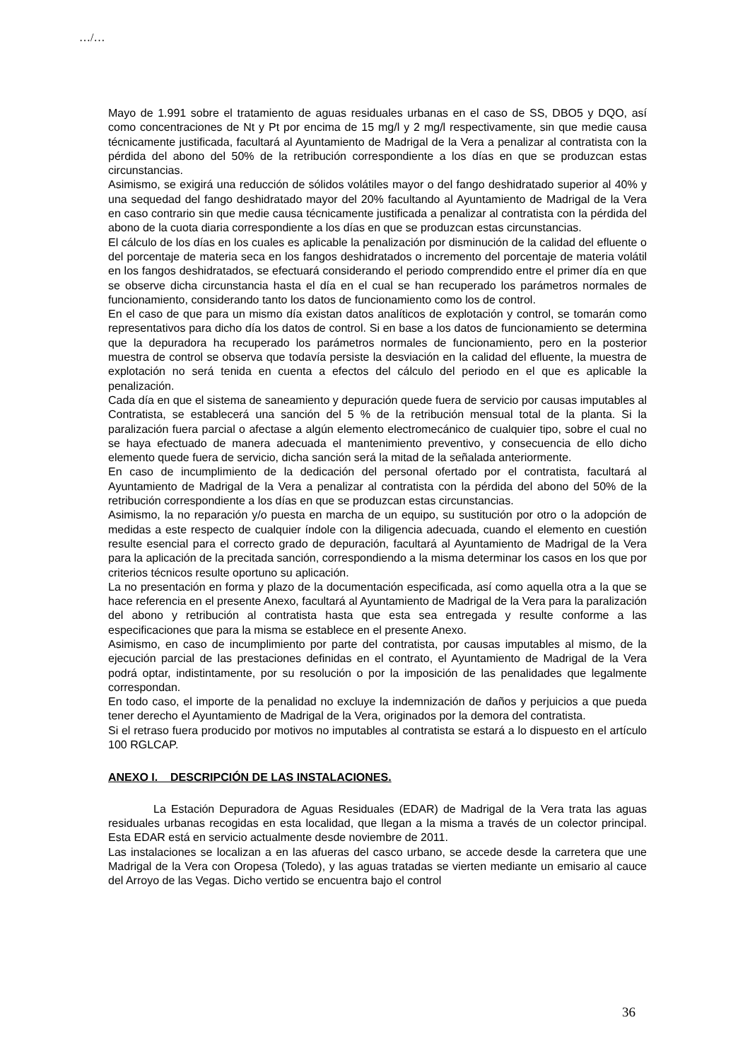…/…
Mayo de 1.991 sobre el tratamiento de aguas residuales urbanas en el caso de SS, DBO5 y DQO, así como concentraciones de Nt y Pt por encima de 15 mg/l y 2 mg/l respectivamente, sin que medie causa técnicamente justificada, facultará al Ayuntamiento de Madrigal de la Vera a penalizar al contratista con la pérdida del abono del 50% de la retribución correspondiente a los días en que se produzcan estas circunstancias.
Asimismo, se exigirá una reducción de sólidos volátiles mayor o del fango deshidratado superior al 40% y una sequedad del fango deshidratado mayor del 20% facultando al Ayuntamiento de Madrigal de la Vera en caso contrario sin que medie causa técnicamente justificada a penalizar al contratista con la pérdida del abono de la cuota diaria correspondiente a los días en que se produzcan estas circunstancias.
El cálculo de los días en los cuales es aplicable la penalización por disminución de la calidad del efluente o del porcentaje de materia seca en los fangos deshidratados o incremento del porcentaje de materia volátil en los fangos deshidratados, se efectuará considerando el periodo comprendido entre el primer día en que se observe dicha circunstancia hasta el día en el cual se han recuperado los parámetros normales de funcionamiento, considerando tanto los datos de funcionamiento como los de control.
En el caso de que para un mismo día existan datos analíticos de explotación y control, se tomarán como representativos para dicho día los datos de control. Si en base a los datos de funcionamiento se determina que la depuradora ha recuperado los parámetros normales de funcionamiento, pero en la posterior muestra de control se observa que todavía persiste la desviación en la calidad del efluente, la muestra de explotación no será tenida en cuenta a efectos del cálculo del periodo en el que es aplicable la penalización.
Cada día en que el sistema de saneamiento y depuración quede fuera de servicio por causas imputables al Contratista, se establecerá una sanción del 5 % de la retribución mensual total de la planta. Si la paralización fuera parcial o afectase a algún elemento electromecánico de cualquier tipo, sobre el cual no se haya efectuado de manera adecuada el mantenimiento preventivo, y consecuencia de ello dicho elemento quede fuera de servicio, dicha sanción será la mitad de la señalada anteriormente.
En caso de incumplimiento de la dedicación del personal ofertado por el contratista, facultará al Ayuntamiento de Madrigal de la Vera a penalizar al contratista con la pérdida del abono del 50% de la retribución correspondiente a los días en que se produzcan estas circunstancias.
Asimismo, la no reparación y/o puesta en marcha de un equipo, su sustitución por otro o la adopción de medidas a este respecto de cualquier índole con la diligencia adecuada, cuando el elemento en cuestión resulte esencial para el correcto grado de depuración, facultará al Ayuntamiento de Madrigal de la Vera para la aplicación de la precitada sanción, correspondiendo a la misma determinar los casos en los que por criterios técnicos resulte oportuno su aplicación.
La no presentación en forma y plazo de la documentación especificada, así como aquella otra a la que se hace referencia en el presente Anexo, facultará al Ayuntamiento de Madrigal de la Vera para la paralización del abono y retribución al contratista hasta que esta sea entregada y resulte conforme a las especificaciones que para la misma se establece en el presente Anexo.
Asimismo, en caso de incumplimiento por parte del contratista, por causas imputables al mismo, de la ejecución parcial de las prestaciones definidas en el contrato, el Ayuntamiento de Madrigal de la Vera podrá optar, indistintamente, por su resolución o por la imposición de las penalidades que legalmente correspondan.
En todo caso, el importe de la penalidad no excluye la indemnización de daños y perjuicios a que pueda tener derecho el Ayuntamiento de Madrigal de la Vera, originados por la demora del contratista.
Si el retraso fuera producido por motivos no imputables al contratista se estará a lo dispuesto en el artículo 100 RGLCAP.
ANEXO I. DESCRIPCIÓN DE LAS INSTALACIONES.
La Estación Depuradora de Aguas Residuales (EDAR) de Madrigal de la Vera trata las aguas residuales urbanas recogidas en esta localidad, que llegan a la misma a través de un colector principal. Esta EDAR está en servicio actualmente desde noviembre de 2011.
Las instalaciones se localizan a en las afueras del casco urbano, se accede desde la carretera que une Madrigal de la Vera con Oropesa (Toledo), y las aguas tratadas se vierten mediante un emisario al cauce del Arroyo de las Vegas. Dicho vertido se encuentra bajo el control
36